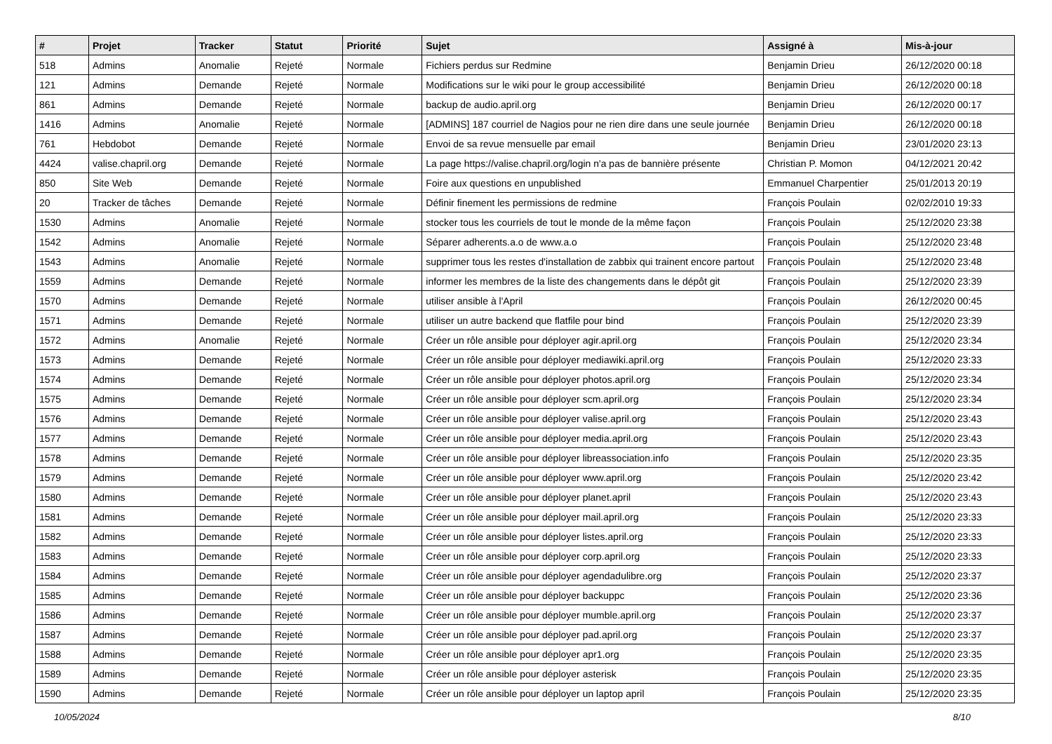| # | Projet | Tracker | Statut | Priorité | Sujet | Assigné à | Mis-à-jour |
| --- | --- | --- | --- | --- | --- | --- | --- |
| 518 | Admins | Anomalie | Rejeté | Normale | Fichiers perdus sur Redmine | Benjamin Drieu | 26/12/2020 00:18 |
| 121 | Admins | Demande | Rejeté | Normale | Modifications sur le wiki pour le group accessibilité | Benjamin Drieu | 26/12/2020 00:18 |
| 861 | Admins | Demande | Rejeté | Normale | backup de audio.april.org | Benjamin Drieu | 26/12/2020 00:17 |
| 1416 | Admins | Anomalie | Rejeté | Normale | [ADMINS] 187 courriel de Nagios pour ne rien dire dans une seule journée | Benjamin Drieu | 26/12/2020 00:18 |
| 761 | Hebdobot | Demande | Rejeté | Normale | Envoi de sa revue mensuelle par email | Benjamin Drieu | 23/01/2020 23:13 |
| 4424 | valise.chapril.org | Demande | Rejeté | Normale | La page https://valise.chapril.org/login n'a pas de bannière présente | Christian P. Momon | 04/12/2021 20:42 |
| 850 | Site Web | Demande | Rejeté | Normale | Foire aux questions en unpublished | Emmanuel Charpentier | 25/01/2013 20:19 |
| 20 | Tracker de tâches | Demande | Rejeté | Normale | Définir finement les permissions de redmine | François Poulain | 02/02/2010 19:33 |
| 1530 | Admins | Anomalie | Rejeté | Normale | stocker tous les courriels de tout le monde de la même façon | François Poulain | 25/12/2020 23:38 |
| 1542 | Admins | Anomalie | Rejeté | Normale | Séparer adherents.a.o de www.a.o | François Poulain | 25/12/2020 23:48 |
| 1543 | Admins | Anomalie | Rejeté | Normale | supprimer tous les restes d'installation de zabbix qui trainent encore partout | François Poulain | 25/12/2020 23:48 |
| 1559 | Admins | Demande | Rejeté | Normale | informer les membres de la liste des changements dans le dépôt git | François Poulain | 25/12/2020 23:39 |
| 1570 | Admins | Demande | Rejeté | Normale | utiliser ansible à l'April | François Poulain | 26/12/2020 00:45 |
| 1571 | Admins | Demande | Rejeté | Normale | utiliser un autre backend que flatfile pour bind | François Poulain | 25/12/2020 23:39 |
| 1572 | Admins | Anomalie | Rejeté | Normale | Créer un rôle ansible pour déployer agir.april.org | François Poulain | 25/12/2020 23:34 |
| 1573 | Admins | Demande | Rejeté | Normale | Créer un rôle ansible pour déployer mediawiki.april.org | François Poulain | 25/12/2020 23:33 |
| 1574 | Admins | Demande | Rejeté | Normale | Créer un rôle ansible pour déployer photos.april.org | François Poulain | 25/12/2020 23:34 |
| 1575 | Admins | Demande | Rejeté | Normale | Créer un rôle ansible pour déployer scm.april.org | François Poulain | 25/12/2020 23:34 |
| 1576 | Admins | Demande | Rejeté | Normale | Créer un rôle ansible pour déployer valise.april.org | François Poulain | 25/12/2020 23:43 |
| 1577 | Admins | Demande | Rejeté | Normale | Créer un rôle ansible pour déployer media.april.org | François Poulain | 25/12/2020 23:43 |
| 1578 | Admins | Demande | Rejeté | Normale | Créer un rôle ansible pour déployer libreassociation.info | François Poulain | 25/12/2020 23:35 |
| 1579 | Admins | Demande | Rejeté | Normale | Créer un rôle ansible pour déployer www.april.org | François Poulain | 25/12/2020 23:42 |
| 1580 | Admins | Demande | Rejeté | Normale | Créer un rôle ansible pour déployer planet.april | François Poulain | 25/12/2020 23:43 |
| 1581 | Admins | Demande | Rejeté | Normale | Créer un rôle ansible pour déployer mail.april.org | François Poulain | 25/12/2020 23:33 |
| 1582 | Admins | Demande | Rejeté | Normale | Créer un rôle ansible pour déployer listes.april.org | François Poulain | 25/12/2020 23:33 |
| 1583 | Admins | Demande | Rejeté | Normale | Créer un rôle ansible pour déployer corp.april.org | François Poulain | 25/12/2020 23:33 |
| 1584 | Admins | Demande | Rejeté | Normale | Créer un rôle ansible pour déployer agendadulibre.org | François Poulain | 25/12/2020 23:37 |
| 1585 | Admins | Demande | Rejeté | Normale | Créer un rôle ansible pour déployer backuppc | François Poulain | 25/12/2020 23:36 |
| 1586 | Admins | Demande | Rejeté | Normale | Créer un rôle ansible pour déployer mumble.april.org | François Poulain | 25/12/2020 23:37 |
| 1587 | Admins | Demande | Rejeté | Normale | Créer un rôle ansible pour déployer pad.april.org | François Poulain | 25/12/2020 23:37 |
| 1588 | Admins | Demande | Rejeté | Normale | Créer un rôle ansible pour déployer apr1.org | François Poulain | 25/12/2020 23:35 |
| 1589 | Admins | Demande | Rejeté | Normale | Créer un rôle ansible pour déployer asterisk | François Poulain | 25/12/2020 23:35 |
| 1590 | Admins | Demande | Rejeté | Normale | Créer un rôle ansible pour déployer un laptop april | François Poulain | 25/12/2020 23:35 |
10/05/2024 8/10